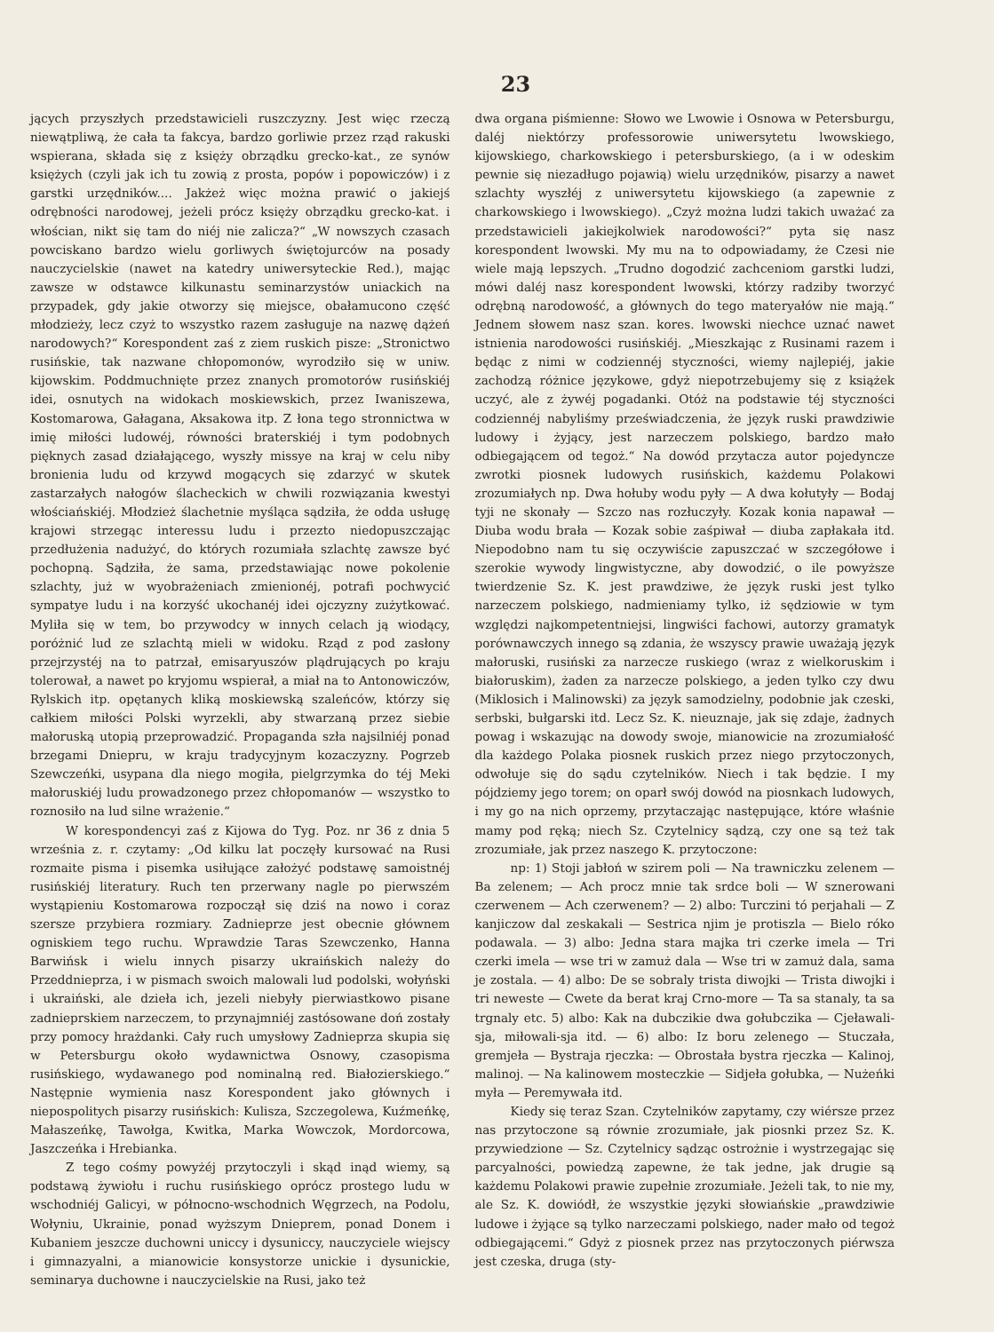23
jących przyszłych przedstawicieli ruszczyzny. Jest więc rzeczą niewątpliwą, że cała ta fakcya, bardzo gorliwie przez rząd rakuski wspierana, składa się z księży obrządku grecko-kat., ze synów księżych (czyli jak ich tu zowią z prosta, popów i popowiczów) i z garstki urzędników.... Jakżeż więc można prawić o jakiejś odrębności narodowej, jeżeli prócz księży obrządku grecko-kat. i włościan, nikt się tam do niéj nie zalicza?“ „W nowszych czasach powciskano bardzo wielu gorliwych świętojurców na posady nauczycielskie (nawet na katedry uniwersyteckie Red.), mając zawsze w odstawce kilkunastu seminarzystów uniackich na przypadek, gdy jakie otworzy się miejsce, obałamucono część młodzieży, lecz czyż to wszystko razem zasługuje na nazwę dążeń narodowych?“ Korespondent zaś z ziem ruskich pisze: „Stronictwo rusińskie, tak nazwane chłopomonów, wyrodziło się w uniw. kijowskim. Poddmuchnięte przez znanych promotorów rusińskiéj idei, osnutych na widokach moskiewskich, przez Iwaniszewa, Kostomarowa, Gałagana, Aksakowa itp. Z łona tego stronnictwa w imię miłości ludowéj, równości braterskiéj i tym podobnych pięknych zasad działającego, wyszły missye na kraj w celu niby bronienia ludu od krzywd mogących się zdarzyć w skutek zastarzałych nałogów ślacheckich w chwili rozwiązania kwestyi włościańskiéj. Młodzież ślachetnie myśląca sądziła, że odda usługę krajowi strzegąc interessu ludu i przezto niedopuszczając przedłużenia nadużyć, do których rozumiała szlachtę zawsze być pochopną. Sądziła, że sama, przedstawiając nowe pokolenie szlachty, już w wyobrażeniach zmienionéj, potrafi pochwycić sympatye ludu i na korzyść ukochanéj idei ojczyzny zużytkować. Myliła się w tem, bo przywodcy w innych celach ją wiodący, poróżnić lud ze szlachtą mieli w widoku. Rząd z pod zasłony przejrzystéj na to patrzał, emisaryuszów plądrujących po kraju tolerował, a nawet po kryjomu wspierał, a miał na to Antonowiczów, Rylskich itp. opętanych kliką moskiewską szaleńców, którzy się całkiem miłości Polski wyrzekli, aby stwarzaną przez siebie małoruską utopią przeprowadzić. Propaganda szła najsilniéj ponad brzegami Dniepru, w kraju tradycyjnym kozaczyzny. Pogrzeb Szewczeńki, usypana dla niego mogiła, pielgrzymka do téj Meki małoruskiéj ludu prowadzonego przez chłopomanów — wszystko to roznosiło na lud silne wrażenie.“
W korespondencyi zaś z Kijowa do Tyg. Poz. nr 36 z dnia 5 września z. r. czytamy: „Od kilku lat poczęły kursować na Rusi rozmaite pisma i pisemka usiłujące założyć podstawę samoistnéj rusińskiéj literatury. Ruch ten przerwany nagle po pierwszém wystąpieniu Kostomarowa rozpoczął się dziś na nowo i coraz szersze przybiera rozmiary. Zadnieprze jest obecnie głównem ogniskiem tego ruchu. Wprawdzie Taras Szewczenko, Hanna Barwińsk i wielu innych pisarzy ukraińskich należy do Przeddnieprza, i w pismach swoich malowali lud podolski, wołyński i ukraiński, ale dzieła ich, jezeli niebyły pierwiastkowo pisane zadnieprskiem narzeczem, to przynajmniéj zastósowane doń zostały przy pomocy hrażdanki. Cały ruch umysłowy Zadnieprza skupia się w Petersburgu około wydawnictwa Osnowy, czasopisma rusińskiego, wydawanego pod nominalną red. Białozierskiego.“ Następnie wymienia nasz Korespondent jako głównych i niepospolitych pisarzy rusińskich: Kulisza, Szczegolewa, Kuźmeńkę, Małaszeńkę, Tawołga, Kwitka, Marka Wowczok, Mordorcowa, Jaszczeńka i Hrebianka.
Z tego cośmy powyżéj przytoczyli i skąd inąd wiemy, są podstawą żywiołu i ruchu rusińskiego oprócz prostego ludu w wschodniéj Galicyi, w północno-wschodnich Węgrzech, na Podolu, Wołyniu, Ukrainie, ponad wyższym Dnieprem, ponad Donem i Kubaniem jeszcze duchowni uniccy i dysuniccy, nauczyciele wiejscy i gimnazyalni, a mianowicie konsystorze unickie i dysunickie, seminarya duchowne i nauczycielskie na Rusi, jako też
dwa organa piśmienne: Słowo we Lwowie i Osnowa w Petersburgu, daléj niektórzy professorowie uniwersytetu lwowskiego, kijowskiego, charkowskiego i petersburskiego, (a i w odeskim pewnie się niezadługo pojawią) wielu urzędników, pisarzy a nawet szlachty wyszłéj z uniwersytetu kijowskiego (a zapewnie z charkowskiego i lwowskiego). „Czyż można ludzi takich uważać za przedstawicieli jakiejkolwiek narodowości?“ pyta się nasz korespondent lwowski. My mu na to odpowiadamy, że Czesi nie wiele mają lepszych. „Trudno dogodzić zachceniom garstki ludzi, mówi daléj nasz korespondent lwowski, którzy radziby tworzyć odrębną narodowość, a głównych do tego materyałów nie mają.“ Jednem słowem nasz szan. kores. lwowski niechce uznać nawet istnienia narodowości rusińskiéj. „Mieszkając z Rusinami razem i będąc z nimi w codziennéj styczności, wiemy najlepiéj, jakie zachodzą różnice językowe, gdyż niepotrzebujemy się z książek uczyć, ale z żywéj pogadanki. Otóż na podstawie téj styczności codziennéj nabyliśmy przeświadczenia, że język ruski prawdziwie ludowy i żyjący, jest narzeczem polskiego, bardzo mało odbiegającem od tegoż.“ Na dowód przytacza autor pojedyncze zwrotki piosnek ludowych rusińskich, każdemu Polakowi zrozumiałych np. Dwa hołuby wodu pyły — A dwa kołutyły — Bodaj tyji ne skonały — Szczo nas rozłuczyły. Kozak konia napawał — Diuba wodu brała — Kozak sobie zaśpiwał — diuba zapłakała itd. Niepodobno nam tu się oczywiście zapuszczać w szczegółowe i szerokie wywody lingwistyczne, aby dowodzić, o ile powyższe twierdzenie Sz. K. jest prawdziwe, że język ruski jest tylko narzeczem polskiego, nadmieniamy tylko, iż sędziowie w tym względzi najkompetentniejsi, lingwiści fachowi, autorzy gramatyk porównawczych innego są zdania, że wszyscy prawie uważają język małoruski, rusiński za narzecze ruskiego (wraz z wielkoruskim i białoruskim), żaden za narzecze polskiego, a jeden tylko czy dwu (Miklosich i Malinowski) za język samodzielny, podobnie jak czeski, serbski, bułgarski itd. Lecz Sz. K. nieuznaje, jak się zdaje, żadnych powag i wskazując na dowody swoje, mianowicie na zrozumiałość dla każdego Polaka piosnek ruskich przez niego przytoczonych, odwołuje się do sądu czytelników. Niech i tak będzie. I my pójdziemy jego torem; on oparł swój dowód na piosnkach ludowych, i my go na nich oprzemy, przytaczając następujące, które właśnie mamy pod ręką; niech Sz. Czytelnicy sądzą, czy one są też tak zrozumiałe, jak przez naszego K. przytoczone:
np: 1) Stoji jabłoń w szirem poli — Na trawniczku zelenem — Ba zelenem; — Ach procz mnie tak srdce boli — W sznerowani czerwenem — Ach czerwenem? — 2) albo: Turczini tó perjahali — Z kanjiczow dal zeskakali — Sestrica njim je protiszla — Bielo róko podawala. — 3) albo: Jedna stara majka tri czerke imela — Tri czerki imela — wse tri w zamuż dala — Wse tri w zamuż dala, sama je zostala. — 4) albo: De se sobraly trista diwojki — Trista diwojki i tri neweste — Cwete da berat kraj Crno-more — Ta sa stanaly, ta sa trgnaly etc. 5) albo: Kak na dubczikie dwa gołubczika — Cjeławali-sja, miłowali-sja itd. — 6) albo: Iz boru zelenego — Stuczała, gremjeła — Bystraja rjeczka: — Obrostała bystra rjeczka — Kalinoj, malinoj. — Na kalinowem mosteczkie — Sidjeła gołubka, — Nużeńki myła — Peremywała itd.
Kiedy się teraz Szan. Czytelników zapytamy, czy wiérsze przez nas przytoczone są równie zrozumiałe, jak piosnki przez Sz. K. przywiedzione — Sz. Czytelnicy sądząc ostrożnie i wystrzegając się parcyalności, powiedzą zapewne, że tak jedne, jak drugie są każdemu Polakowi prawie zupełnie zrozumiałe. Jeżeli tak, to nie my, ale Sz. K. dowiódł, że wszystkie języki słowiańskie „prawdziwie ludowe i żyjące są tylko narzeczami polskiego, nader mało od tegoż odbiegającemi.“ Gdyż z piosnek przez nas przytoczonych piérwsza jest czeska, druga (sty-